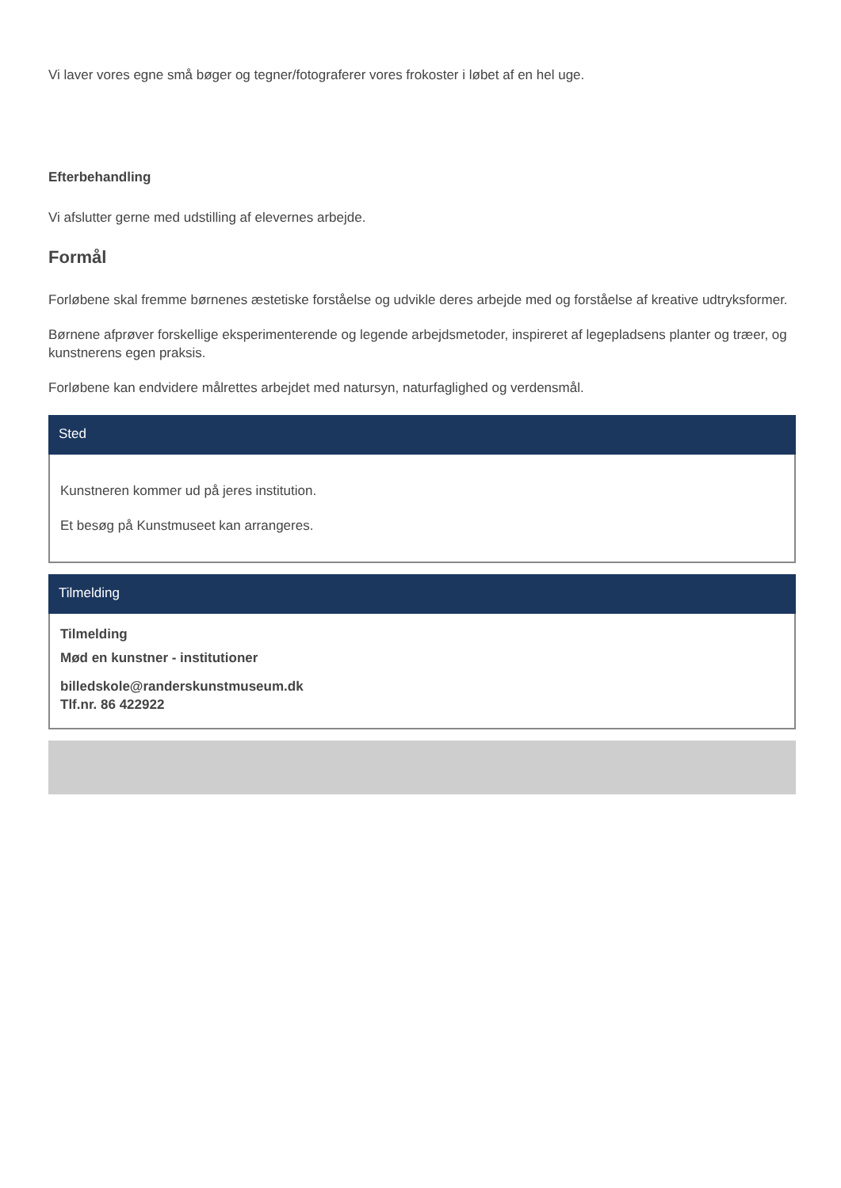Vi laver vores egne små bøger og tegner/fotograferer vores frokoster i løbet af en hel uge.
Efterbehandling
Vi afslutter gerne med udstilling af elevernes arbejde.
Formål
Forløbene skal fremme børnenes æstetiske forståelse og udvikle deres arbejde med og forståelse af kreative udtryksformer.
Børnene afprøver forskellige eksperimenterende og legende arbejdsmetoder, inspireret af legepladsens planter og træer, og kunstnerens egen praksis.
Forløbene kan endvidere målrettes arbejdet med natursyn, naturfaglighed og verdensmål.
Sted
Kunstneren kommer ud på jeres institution.
Et besøg på Kunstmuseet kan arrangeres.
Tilmelding
Tilmelding
Mød en kunstner - institutioner
billedskole@randerskunstmuseum.dk
Tlf.nr. 86 422922